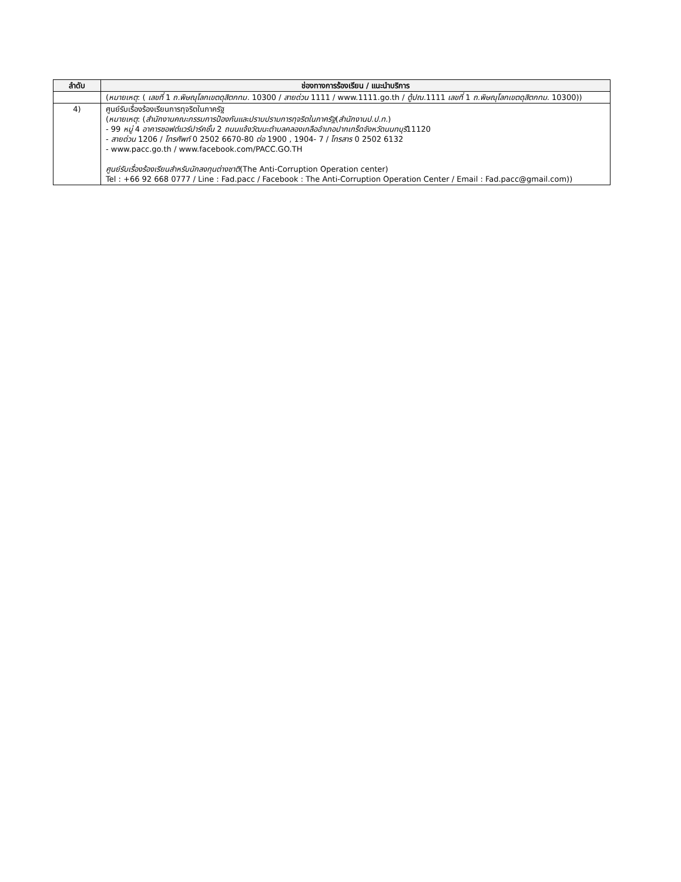| ลำดับ | ช่องทางการร้องเรียน / แนะนำบริการ |
| --- | --- |
| | ( หมายเหตุ : ( เลขที่ 1 ถ.พิษณุโลกเขตดุสิตกทม. 10300 / สายด่วน 1111 / www.1111.go.th / ตู้ปณ. 1111 เลขที่ 1 ถ.พิษณุโลกเขตดุสิตกทม. 10300)) |
| 4) | ศูนย์รับเรื่องร้องเรียนการทุจริตในภาครัฐ ( หมายเหตุ : ( สำนักงานคณะกรรมการป้องกันและปราบปรามการทุจริตในภาครัฐ ( สำนักงานป.ป.ท. ) - 99 หมู่ 4 อาคารซอฟต์แวร์ปาร์คชั้น 2 ถนนแจ้งวัฒนะตำบลคลองเกลืออำเภอปากเกร็ดจังหวัดนนทบุรี 11120 - สายด่วน 1206 / โทรศัพท์ 0 2502 6670-80 ต่อ 1900 , 1904- 7 / โทรสาร 0 2502 6132 - www.pacc.go.th / www.facebook.com/PACC.GO.TH ศูนย์รับเรื่องร้องเรียนสำหรับนักลงทุนต่างชาติ (The Anti-Corruption Operation center) Tel : +66 92 668 0777 / Line : Fad.pacc / Facebook : The Anti-Corruption Operation Center / Email : Fad.pacc@gmail.com)) |